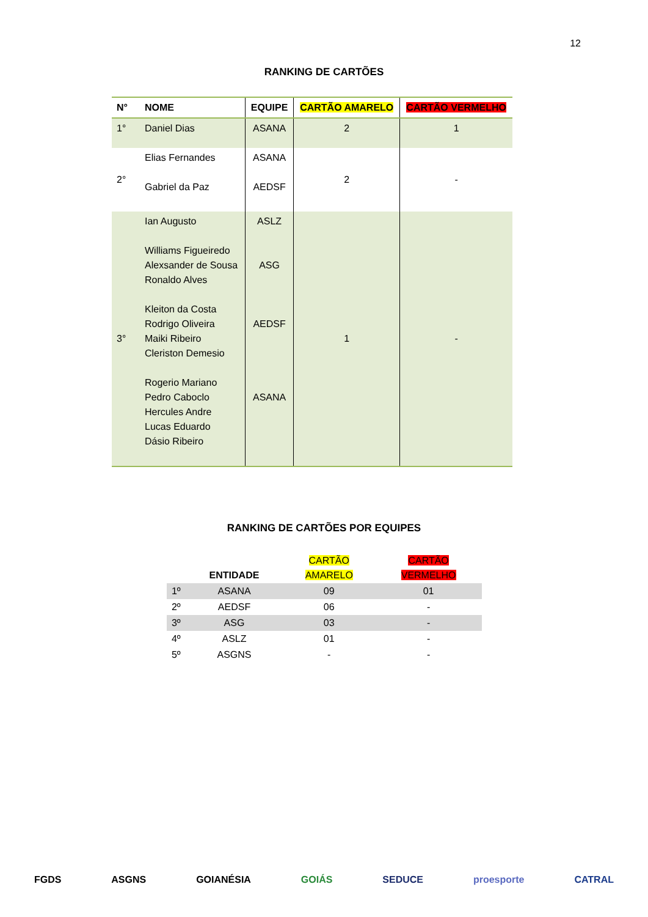12
RANKING DE CARTÕES
| N° | NOME | EQUIPE | CARTÃO AMARELO | CARTÃO VERMELHO |
| --- | --- | --- | --- | --- |
| 1° | Daniel Dias | ASANA | 2 | 1 |
| 2° | Elias Fernandes Gabriel da Paz | ASANA AEDSF | 2 | - |
| 3° | Ian Augusto Williams Figueiredo Alexsander de Sousa Ronaldo Alves Kleiton da Costa Rodrigo Oliveira Maiki Ribeiro Cleriston Demesio Rogerio Mariano Pedro Caboclo Hercules Andre Lucas Eduardo Dásio Ribeiro | ASLZ ASG AEDSF ASANA | 1 | - |
RANKING DE CARTÕES POR EQUIPES
| | ENTIDADE | CARTÃO AMARELO | CARTÃO VERMELHO |
| 1º | ASANA | 09 | 01 |
| 2º | AEDSF | 06 | - |
| 3º | ASG | 03 | - |
| 4º | ASLZ | 01 | - |
| 5º | ASGNS | - | - |
FGDS ASGNS GOIANÉSIA GOIÁS SEDUCE proesporte CATRAL